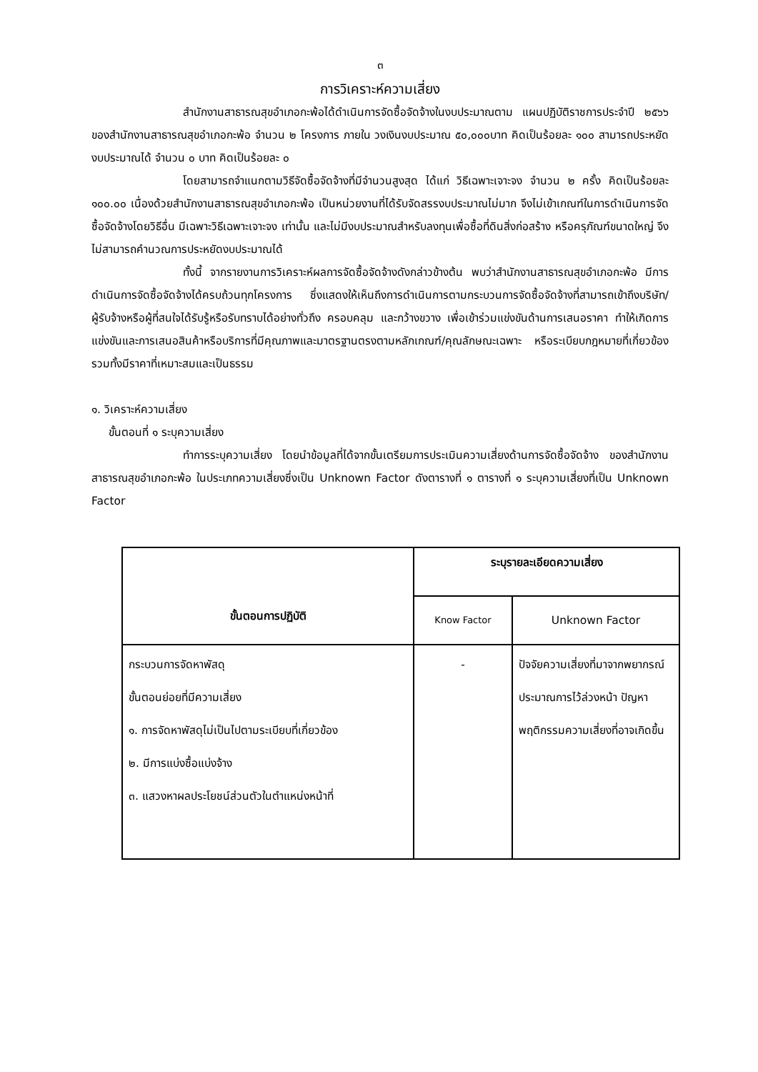๓
การวิเคราะห์ความเสี่ยง
สำนักงานสาธารณสุขอำเภอกะพ้อได้ดำเนินการจัดซื้อจัดจ้างในงบประมาณตาม แผนปฏิบัติราชการประจำปี ๒๕๖๖ ของสำนักงานสาธารณสุขอำเภอกะพ้อ จำนวน ๒ โครงการ ภายใน วงเงินงบประมาณ ๕๐,๐๐๐บาท คิดเป็นร้อยละ ๑๐๐ สามารถประหยัดงบประมาณได้ จำนวน ๐ บาท คิดเป็นร้อยละ ๐
โดยสามารถจำแนกตามวิธีจัดซื้อจัดจ้างที่มีจำนวนสูงสุด ได้แก่ วิธีเฉพาะเจาะจง จำนวน ๒ ครั้ง คิดเป็นร้อยละ ๑๐๐.๐๐ เนื่องด้วยสำนักงานสาธารณสุขอำเภอกะพ้อ เป็นหน่วยงานที่ได้รับจัดสรรงบประมาณไม่มาก จึงไม่เข้าเกณฑ์ในการดำเนินการจัดซื้อจัดจ้างโดยวิธีอื่น มีเฉพาะวิธีเฉพาะเจาะจง เท่านั้น และไม่มีงบประมาณสำหรับลงทุนเพื่อซื้อที่ดินสิ่งก่อสร้าง หรือครุภัณฑ์ขนาดใหญ่ จึงไม่สามารถคำนวณการประหยัดงบประมาณได้
ทั้งนี้ จากรายงานการวิเคราะห์ผลการจัดซื้อจัดจ้างดังกล่าวข้างต้น พบว่าสำนักงานสาธารณสุขอำเภอกะพ้อ มีการดำเนินการจัดซื้อจัดจ้างได้ครบถ้วนทุกโครงการ ซึ่งแสดงให้เห็นถึงการดำเนินการตามกระบวนการจัดซื้อจัดจ้างที่สามารถเข้าถึงบริษัท/ผู้รับจ้างหรือผู้ที่สนใจได้รับรู้หรือรับทราบได้อย่างทั่วถึง ครอบคลุม และกว้างขวาง เพื่อเข้าร่วมแข่งขันด้านการเสนอราคา ทำให้เกิดการแข่งขันและการเสนอสินค้าหรือบริการที่มีคุณภาพและมาตรฐานตรงตามหลักเกณฑ์/คุณลักษณะเฉพาะ หรือระเบียบกฎหมายที่เกี่ยวข้อง รวมทั้งมีราคาที่เหมาะสมและเป็นธรรม
๑. วิเคราะห์ความเสี่ยง
ขั้นตอนที่ ๑ ระบุความเสี่ยง
ทำการระบุความเสี่ยง โดยนำข้อมูลที่ได้จากขั้นเตรียมการประเมินความเสี่ยงด้านการจัดซื้อจัดจ้าง ของสำนักงานสาธารณสุขอำเภอกะพ้อ ในประเภทความเสี่ยงซึ่งเป็น Unknown Factor ดังตารางที่ ๑ ตารางที่ ๑ ระบุความเสี่ยงที่เป็น Unknown Factor
| ขั้นตอนการปฏิบัติ | ระบุรายละเอียดความเสี่ยง | |
| --- | --- | --- |
| | Know Factor | Unknown Factor |
| กระบวนการจัดหาพัสดุ ขั้นตอนย่อยที่มีความเสี่ยง ๑. การจัดหาพัสดุไม่เป็นไปตามระเบียบที่เกี่ยวข้อง ๒. มีการแบ่งซื้อแบ่งจ้าง ๓. แสวงหาผลประโยชน์ส่วนตัวในตำแหน่งหน้าที่ | - | ปัจจัยความเสี่ยงที่มาจากพยากรณ์ประมาณการไว้ล่วงหน้า ปัญหา พฤติกรรมความเสี่ยงที่อาจเกิดขึ้น |